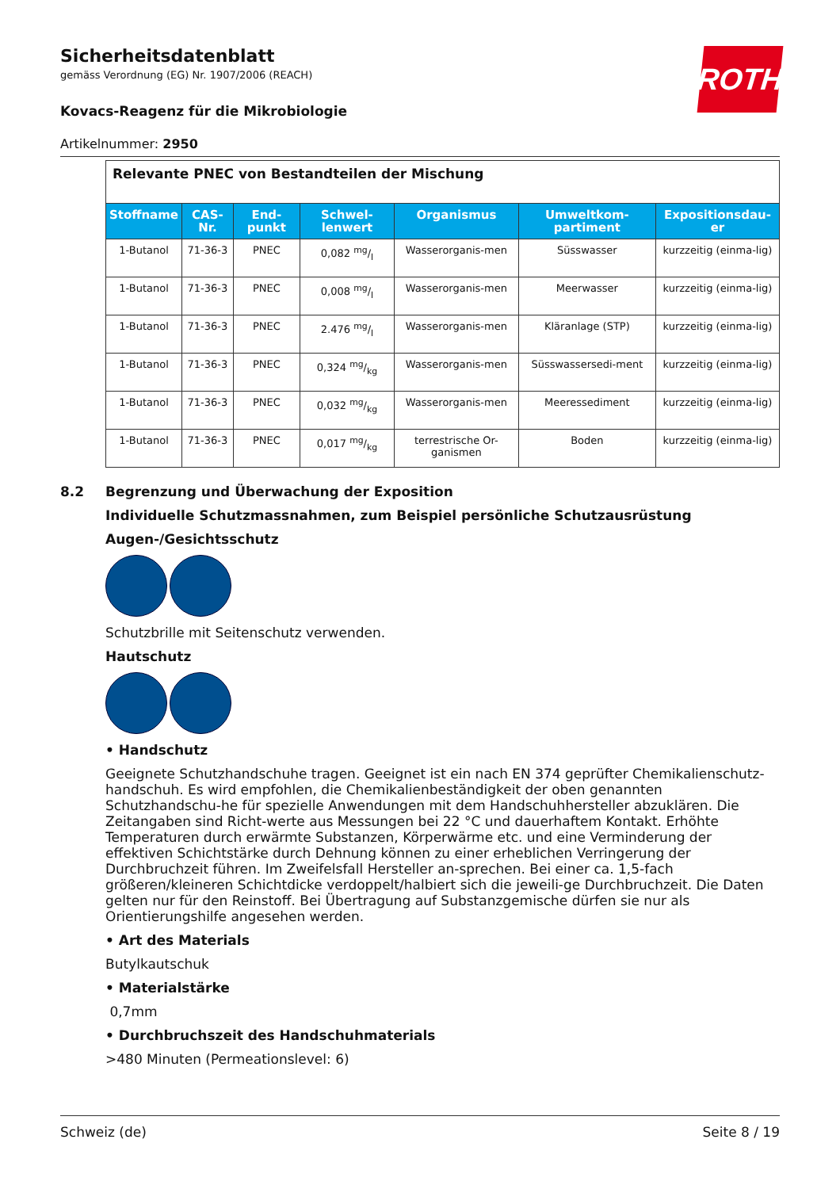ROTH
Sicherheitsdatenblatt
gemäss Verordnung (EG) Nr. 1907/2006 (REACH)
Kovacs-Reagenz für die Mikrobiologie
Artikelnummer: 2950
| Relevante PNEC von Bestandteilen der Mischung | | | | | | |
| Stoffname | CAS-Nr. | End-punkt | Schwel-lenwert | Organismus | Umweltkom-partiment | Expositionsdau-er |
| 1-Butanol | 71-36-3 | PNEC | 0,082 mg/l | Wasserorganis-men | Süsswasser | kurzzeitig (einma-lig) |
| 1-Butanol | 71-36-3 | PNEC | 0,008 mg/l | Wasserorganis-men | Meerwasser | kurzzeitig (einma-lig) |
| 1-Butanol | 71-36-3 | PNEC | 2.476 mg/l | Wasserorganis-men | Kläranlage (STP) | kurzzeitig (einma-lig) |
| 1-Butanol | 71-36-3 | PNEC | 0,324 mg/kg | Wasserorganis-men | Süsswassersedi-ment | kurzzeitig (einma-lig) |
| 1-Butanol | 71-36-3 | PNEC | 0,032 mg/kg | Wasserorganis-men | Meeressediment | kurzzeitig (einma-lig) |
| 1-Butanol | 71-36-3 | PNEC | 0,017 mg/kg | terrestrische Or-ganismen | Boden | kurzzeitig (einma-lig) |
8.2 Begrenzung und Überwachung der Exposition
Individuelle Schutzmassnahmen, zum Beispiel persönliche Schutzausrüstung
Augen-/Gesichtsschutz
Schutzbrille mit Seitenschutz verwenden.
Hautschutz
• Handschutz
Geeignete Schutzhandschuhe tragen. Geeignet ist ein nach EN 374 geprüfter Chemikalienschutz-handschuh. Es wird empfohlen, die Chemikalienbeständigkeit der oben genannten Schutzhandschu-he für spezielle Anwendungen mit dem Handschuhhersteller abzuklären. Die Zeitangaben sind Richt-werte aus Messungen bei 22 °C und dauerhaftem Kontakt. Erhöhte Temperaturen durch erwärmte Substanzen, Körperwärme etc. und eine Verminderung der effektiven Schichtstärke durch Dehnung können zu einer erheblichen Verringerung der Durchbruchzeit führen. Im Zweifelsfall Hersteller an-sprechen. Bei einer ca. 1,5-fach größeren/kleineren Schichtdicke verdoppelt/halbiert sich die jeweili-ge Durchbruchzeit. Die Daten gelten nur für den Reinstoff. Bei Übertragung auf Substanzgemische dürfen sie nur als Orientierungshilfe angesehen werden.
• Art des Materials
Butylkautschuk
• Materialstärke
0,7mm
• Durchbruchszeit des Handschuhmaterials
>480 Minuten (Permeationslevel: 6)
Schweiz (de) Seite 8 / 19